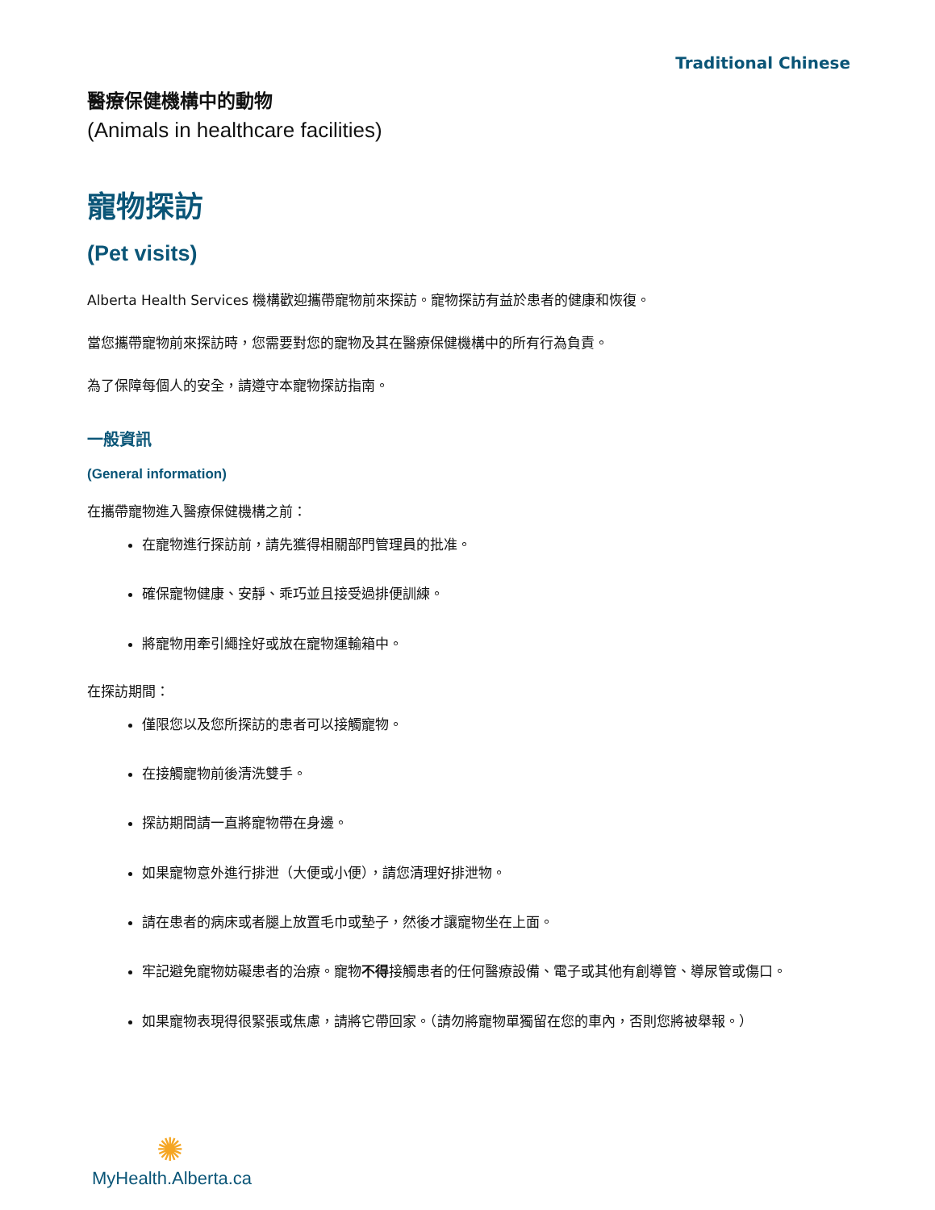Traditional Chinese
醫療保健機構中的動物
(Animals in healthcare facilities)
寵物探訪
(Pet visits)
Alberta Health Services 機構歡迎攜帶寵物前來探訪。寵物探訪有益於患者的健康和恢復。
當您攜帶寵物前來探訪時，您需要對您的寵物及其在醫療保健機構中的所有行為負責。
為了保障每個人的安全，請遵守本寵物探訪指南。
一般資訊
(General information)
在攜帶寵物進入醫療保健機構之前：
在寵物進行探訪前，請先獲得相關部門管理員的批准。
確保寵物健康、安靜、乖巧並且接受過排便訓練。
將寵物用牽引繩拴好或放在寵物運輸箱中。
在探訪期間：
僅限您以及您所探訪的患者可以接觸寵物。
在接觸寵物前後清洗雙手。
探訪期間請一直將寵物帶在身邊。
如果寵物意外進行排泄（大便或小便），請您清理好排泄物。
請在患者的病床或者腿上放置毛巾或墊子，然後才讓寵物坐在上面。
牢記避免寵物妨礙患者的治療。寵物不得接觸患者的任何醫療設備、電子或其他有創導管、導尿管或傷口。
如果寵物表現得很緊張或焦慮，請將它帶回家。（請勿將寵物單獨留在您的車內，否則您將被舉報。）
✺
MyHealth.Alberta.ca